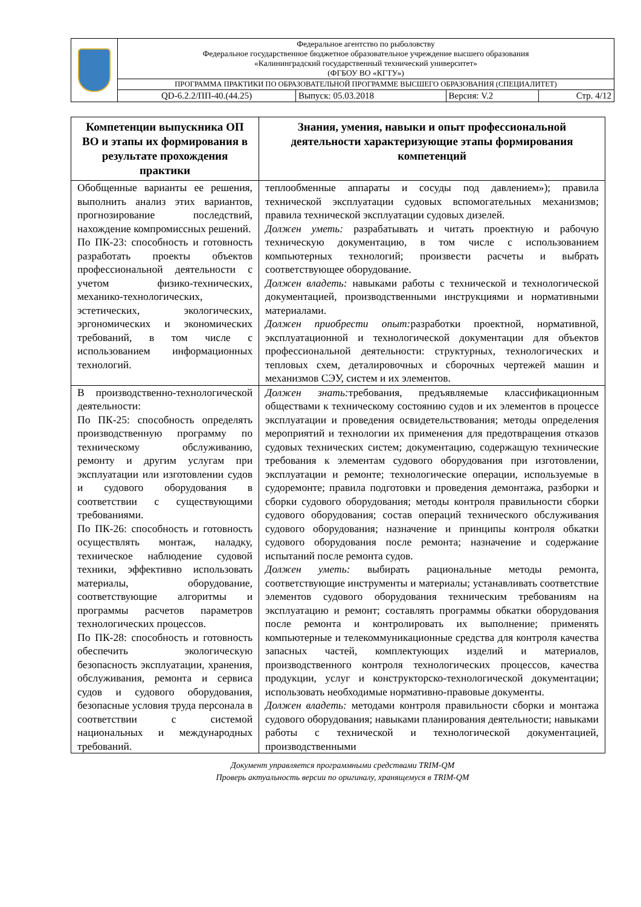| | Федеральное агентство по рыболовству Федеральное государственное бюджетное образовательное учреждение высшего образования «Калининградский государственный технический университет» (ФГБОУ ВО «КГТУ») | | | |
| | ПРОГРАММА ПРАКТИКИ ПО ОБРАЗОВАТЕЛЬНОЙ ПРОГРАММЕ ВЫСШЕГО ОБРАЗОВАНИЯ (СПЕЦИАЛИТЕТ) | | | |
| | QD-6.2.2/ПП-40.(44.25) | Выпуск: 05.03.2018 | Версия: V.2 | Стр. 4/12 |
| Компетенции выпускника ОП ВО и этапы их формирования в результате прохождения практики | Знания, умения, навыки и опыт профессиональной деятельности характеризующие этапы формирования компетенций |
| --- | --- |
| Обобщенные варианты ее решения, выполнить анализ этих вариантов, прогнозирование последствий, нахождение компромиссных решений. По ПК-23: способность и готовность разработать проекты объектов профессиональной деятельности с учетом физико-технических, механико-технологических, эстетических, экологических, эргономических и экономических требований, в том числе с использованием информационных технологий. | теплообменные аппараты и сосуды под давлением»); правила технической эксплуатации судовых вспомогательных механизмов; правила технической эксплуатации судовых дизелей. Должен уметь: разрабатывать и читать проектную и рабочую техническую документацию, в том числе с использованием компьютерных технологий; произвести расчеты и выбрать соответствующее оборудование. Должен владеть: навыками работы с технической и технологической документацией, производственными инструкциями и нормативными материалами. Должен приобрести опыт: разработки проектной, нормативной, эксплуатационной и технологической документации для объектов профессиональной деятельности: структурных, технологических и тепловых схем, деталировочных и сборочных чертежей машин и механизмов СЭУ, систем и их элементов. |
| В производственно-технологической деятельности: По ПК-25: способность определять производственную программу по техническому обслуживанию, ремонту и другим услугам при эксплуатации или изготовлении судов и судового оборудования в соответствии с существующими требованиями. По ПК-26: способность и готовность осуществлять монтаж, наладку, техническое наблюдение судовой техники, эффективно использовать материалы, оборудование, соответствующие алгоритмы и программы расчетов параметров технологических процессов. По ПК-28: способность и готовность обеспечить экологическую безопасность эксплуатации, хранения, обслуживания, ремонта и сервиса судов и судового оборудования, безопасные условия труда персонала в соответствии с системой национальных и международных требований. | Должен знать: требования, предъявляемые классификационным обществами к техническому состоянию судов и их элементов в процессе эксплуатации и проведения освидетельствования; методы определения мероприятий и технологии их применения для предотвращения отказов судовых технических систем; документацию, содержащую технические требования к элементам судового оборудования при изготовлении, эксплуатации и ремонте; технологические операции, используемые в судоремонте; правила подготовки и проведения демонтажа, разборки и сборки судового оборудования; методы контроля правильности сборки судового оборудования; состав операций технического обслуживания судового оборудования; назначение и принципы контроля обкатки судового оборудования после ремонта; назначение и содержание испытаний после ремонта судов. Должен уметь: выбирать рациональные методы ремонта, соответствующие инструменты и материалы; устанавливать соответствие элементов судового оборудования техническим требованиям на эксплуатацию и ремонт; составлять программы обкатки оборудования после ремонта и контролировать их выполнение; применять компьютерные и телекоммуникационные средства для контроля качества запасных частей, комплектующих изделий и материалов, производственного контроля технологических процессов, качества продукции, услуг и конструкторско-технологической документации; использовать необходимые нормативно-правовые документы. Должен владеть: методами контроля правильности сборки и монтажа судового оборудования; навыками планирования деятельности; навыками работы с технической и технологической документацией, производственными |
Документ управляется программными средствами TRIM-QM
Проверь актуальность версии по оригиналу, хранящемуся в TRIM-QM